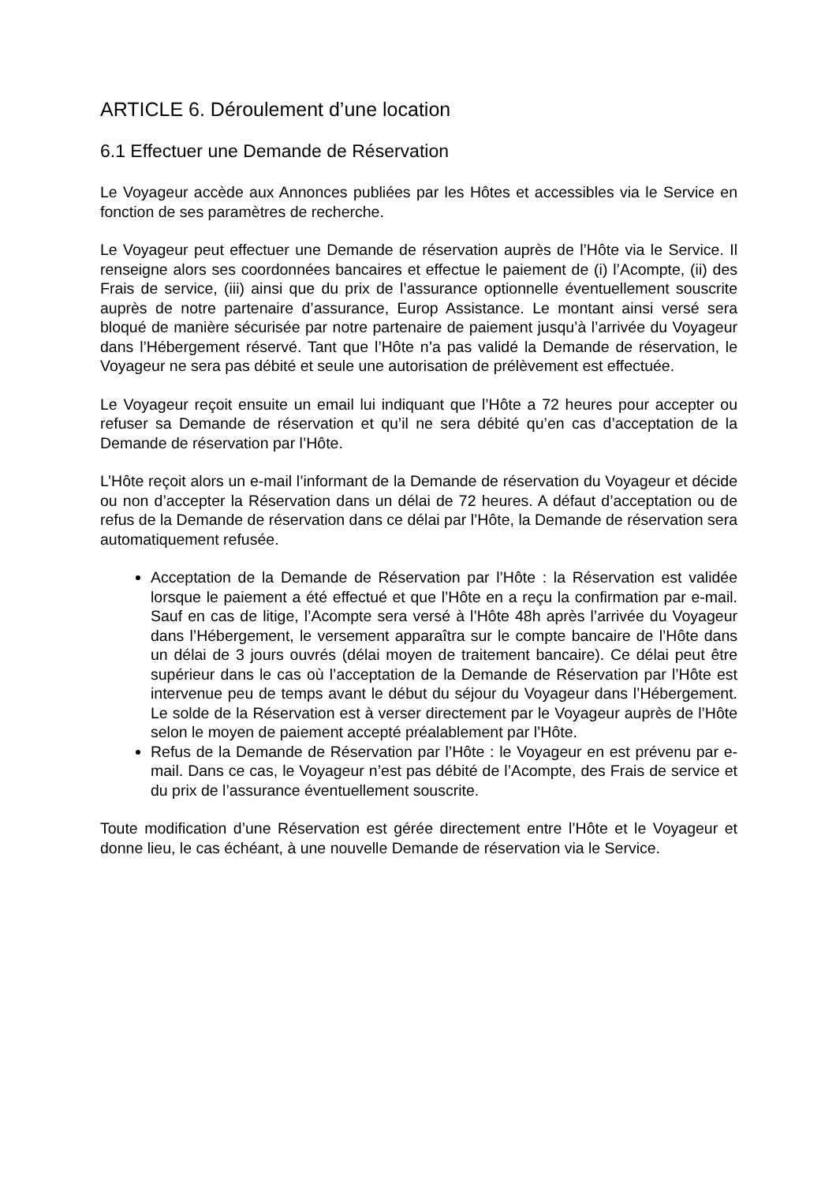ARTICLE 6. Déroulement d’une location
6.1 Effectuer une Demande de Réservation
Le Voyageur accède aux Annonces publiées par les Hôtes et accessibles via le Service en fonction de ses paramètres de recherche.
Le Voyageur peut effectuer une Demande de réservation auprès de l’Hôte via le Service. Il renseigne alors ses coordonnées bancaires et effectue le paiement de (i) l’Acompte, (ii) des Frais de service, (iii) ainsi que du prix de l’assurance optionnelle éventuellement souscrite auprès de notre partenaire d’assurance, Europ Assistance. Le montant ainsi versé sera bloqué de manière sécurisée par notre partenaire de paiement jusqu’à l’arrivée du Voyageur dans l’Hébergement réservé. Tant que l’Hôte n’a pas validé la Demande de réservation, le Voyageur ne sera pas débité et seule une autorisation de prélèvement est effectuée.
Le Voyageur reçoit ensuite un email lui indiquant que l’Hôte a 72 heures pour accepter ou refuser sa Demande de réservation et qu’il ne sera débité qu’en cas d’acceptation de la Demande de réservation par l’Hôte.
L’Hôte reçoit alors un e-mail l’informant de la Demande de réservation du Voyageur et décide ou non d’accepter la Réservation dans un délai de 72 heures. A défaut d’acceptation ou de refus de la Demande de réservation dans ce délai par l’Hôte, la Demande de réservation sera automatiquement refusée.
Acceptation de la Demande de Réservation par l’Hôte : la Réservation est validée lorsque le paiement a été effectué et que l’Hôte en a reçu la confirmation par e-mail. Sauf en cas de litige, l’Acompte sera versé à l’Hôte 48h après l’arrivée du Voyageur dans l’Hébergement, le versement apparaîtra sur le compte bancaire de l’Hôte dans un délai de 3 jours ouvrés (délai moyen de traitement bancaire). Ce délai peut être supérieur dans le cas où l’acceptation de la Demande de Réservation par l’Hôte est intervenue peu de temps avant le début du séjour du Voyageur dans l’Hébergement. Le solde de la Réservation est à verser directement par le Voyageur auprès de l’Hôte selon le moyen de paiement accepté préalablement par l’Hôte.
Refus de la Demande de Réservation par l’Hôte : le Voyageur en est prévenu par e-mail. Dans ce cas, le Voyageur n’est pas débité de l’Acompte, des Frais de service et du prix de l’assurance éventuellement souscrite.
Toute modification d’une Réservation est gérée directement entre l’Hôte et le Voyageur et donne lieu, le cas échéant, à une nouvelle Demande de réservation via le Service.